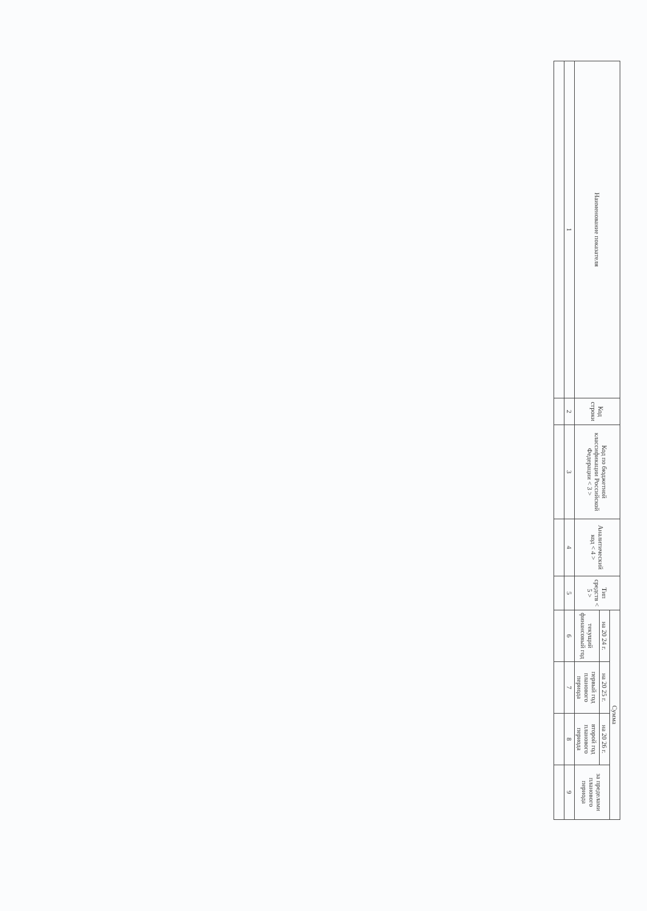| Наименование показателя | Код строки | Код по бюджетной классификации Российской Федерации < 3 > | Аналитический код < 4 > | Тип средств < 5 > | Сумма | | | |
| --- | --- | --- | --- | --- | --- | --- | --- | --- |
| | | | | | на 20 24 г. | на 20 25 г. | на 20 26 г. | за пределами планового периода |
| | | | | | текущий финансовый год | первый год планового периода | второй год планового периода | |
| 1 | 2 | 3 | 4 | 5 | 6 | 7 | 8 | 9 |